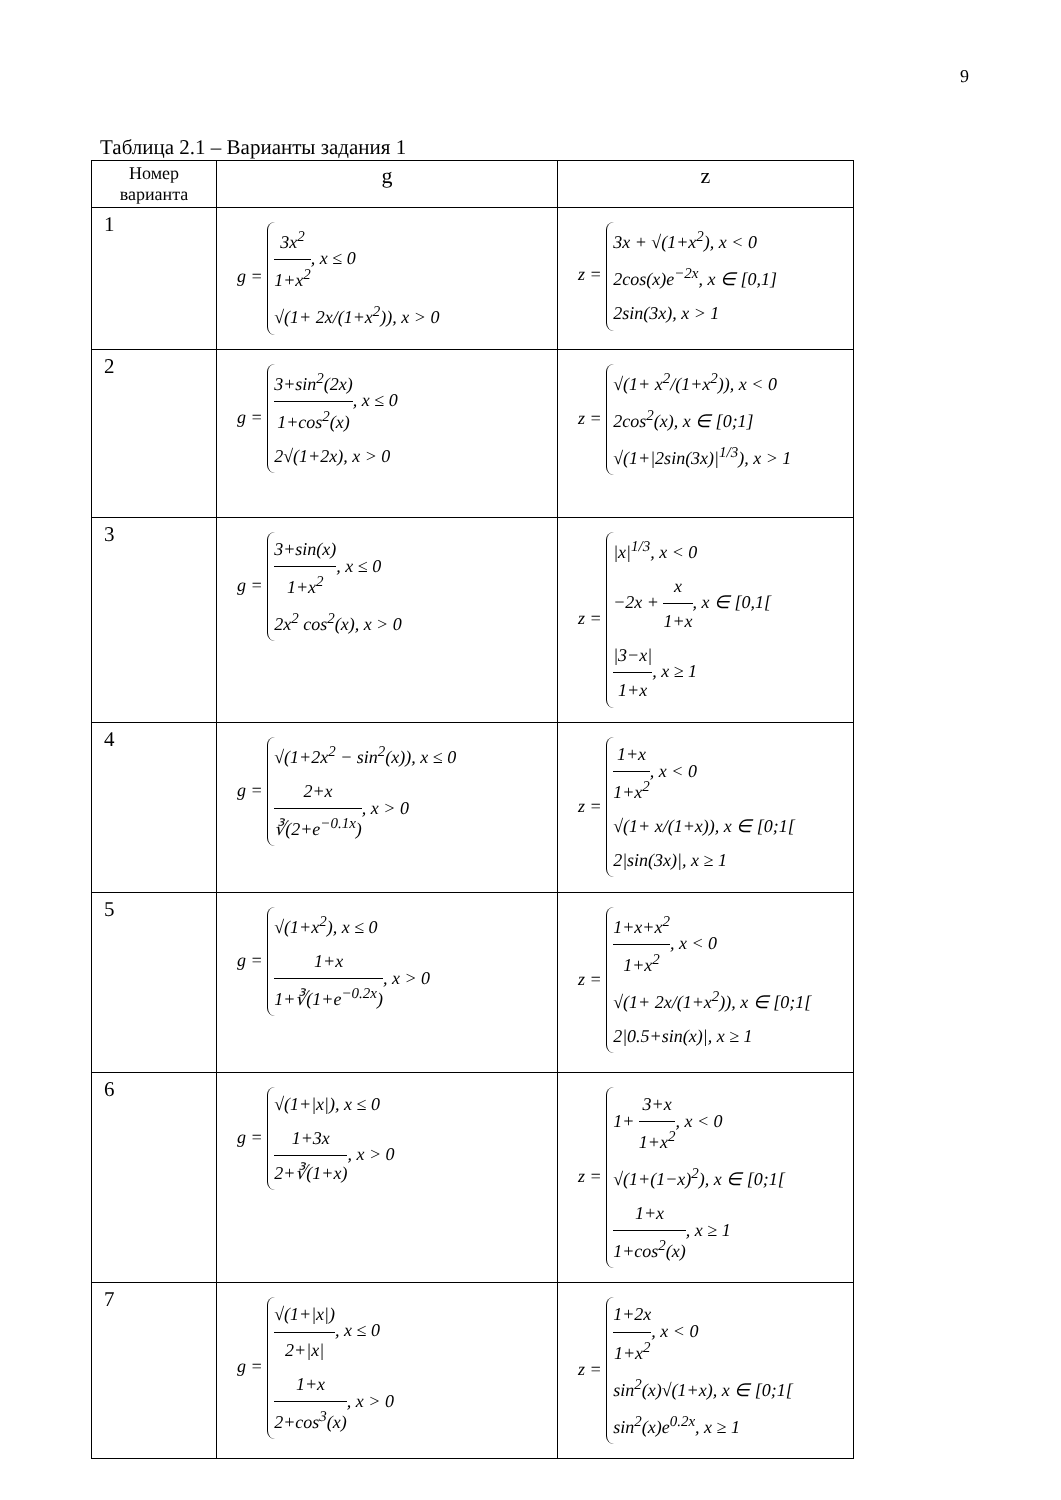9
Таблица 2.1 – Варианты задания 1
| Номер варианта | g | z |
| --- | --- | --- |
| 1 | g = 3x<sup>2</sup> 1+x<sup>2</sup> , x ≤ 0 √(1+ 2x/(1+x<sup>2</sup>)), x > 0 | z = 3x + √(1+x<sup>2</sup>), x < 0 2cos(x)e<sup>−2x</sup>, x ∈ [0,1] 2sin(3x), x > 1 |
| 2 | g = 3+sin<sup>2</sup>(2x) 1+cos<sup>2</sup>(x) , x ≤ 0 2√(1+2x), x > 0 | z = √(1+ x<sup>2</sup>/(1+x<sup>2</sup>)), x < 0 2cos<sup>2</sup>(x), x ∈ [0;1] √(1+/2sin(3x)/<sup>1/3</sup>), x > 1 |
| 3 | g = 3+sin(x) 1+x<sup>2</sup> , x ≤ 0 2x<sup>2</sup> cos<sup>2</sup>(x), x > 0 | z = /x/<sup>1/3</sup>, x < 0 −2x + x 1+x , x ∈ [0,1[ /3−x/ 1+x , x ≥ 1 |
| 4 | g = √(1+2x<sup>2</sup> − sin<sup>2</sup>(x)), x ≤ 0 2+x ∛(2+e<sup>−0.1x</sup>) , x > 0 | z = 1+x 1+x<sup>2</sup> , x < 0 √(1+ x/(1+x)), x ∈ [0;1[ 2/sin(3x)/, x ≥ 1 |
| 5 | g = √(1+x<sup>2</sup>), x ≤ 0 1+x 1+∛(1+e<sup>−0.2x</sup>) , x > 0 | z = 1+x+x<sup>2</sup> 1+x<sup>2</sup> , x < 0 √(1+ 2x/(1+x<sup>2</sup>)), x ∈ [0;1[ 2/0.5+sin(x)/, x ≥ 1 |
| 6 | g = √(1+/x/), x ≤ 0 1+3x 2+∛(1+x) , x > 0 | z = 1+ 3+x 1+x<sup>2</sup> , x < 0 √(1+(1−x)<sup>2</sup>), x ∈ [0;1[ 1+x 1+cos<sup>2</sup>(x) , x ≥ 1 |
| 7 | g = √(1+/x/) 2+/x/ , x ≤ 0 1+x 2+cos<sup>3</sup>(x) , x > 0 | z = 1+2x 1+x<sup>2</sup> , x < 0 sin<sup>2</sup>(x)√(1+x), x ∈ [0;1[ sin<sup>2</sup>(x)e<sup>0.2x</sup>, x ≥ 1 |